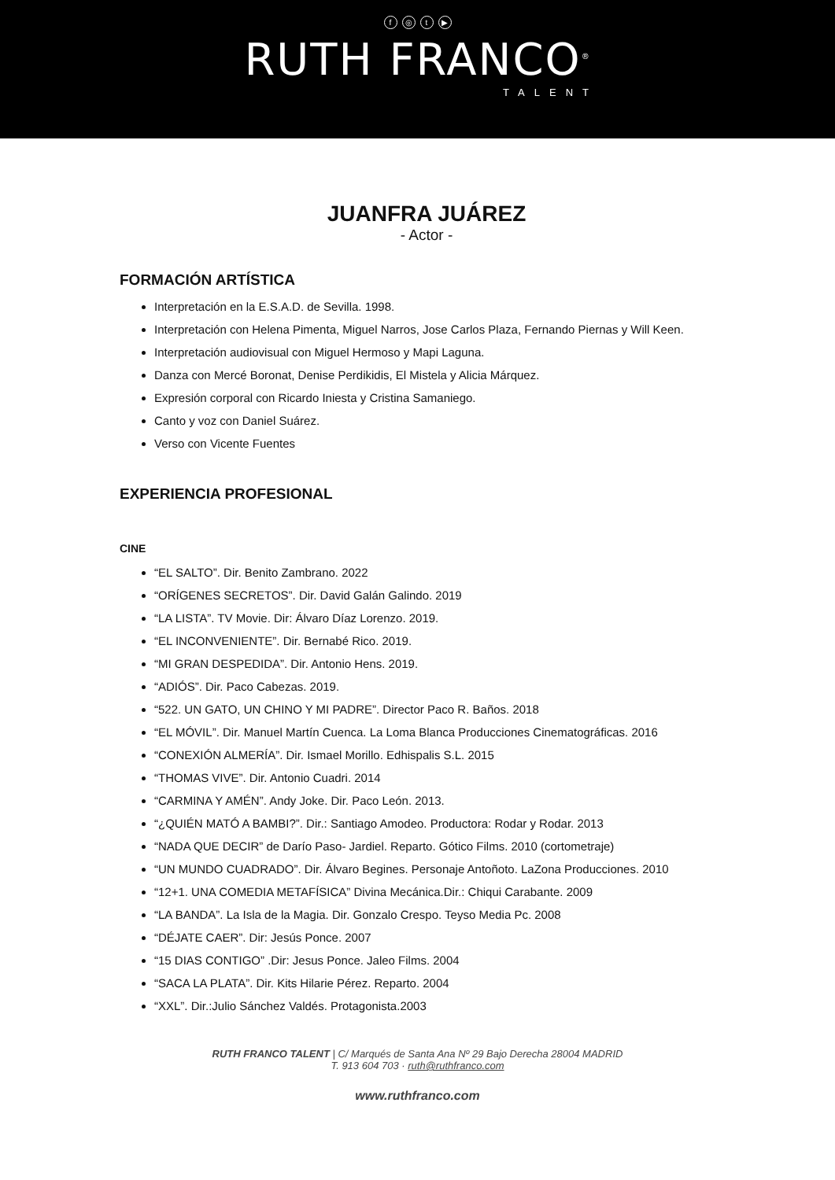f ◎ t ▶
RUTH FRANCO<sup>®</sup>
TALENT
JUANFRA JUÁREZ
- Actor -
FORMACIÓN ARTÍSTICA
Interpretación en la E.S.A.D. de Sevilla. 1998.
Interpretación con Helena Pimenta, Miguel Narros, Jose Carlos Plaza, Fernando Piernas y Will Keen.
Interpretación audiovisual con Miguel Hermoso y Mapi Laguna.
Danza con Mercé Boronat, Denise Perdikidis, El Mistela y Alicia Márquez.
Expresión corporal con Ricardo Iniesta y Cristina Samaniego.
Canto y voz con Daniel Suárez.
Verso con Vicente Fuentes
EXPERIENCIA PROFESIONAL
CINE
“EL SALTO”. Dir. Benito Zambrano. 2022
“ORÍGENES SECRETOS”. Dir. David Galán Galindo. 2019
“LA LISTA”. TV Movie. Dir: Álvaro Díaz Lorenzo. 2019.
“EL INCONVENIENTE”. Dir. Bernabé Rico. 2019.
“MI GRAN DESPEDIDA”. Dir. Antonio Hens. 2019.
“ADIÓS”. Dir. Paco Cabezas. 2019.
“522. UN GATO, UN CHINO Y MI PADRE”. Director Paco R. Baños. 2018
“EL MÓVIL”. Dir. Manuel Martín Cuenca. La Loma Blanca Producciones Cinematográficas. 2016
“CONEXIÓN ALMERÍA”. Dir. Ismael Morillo. Edhispalis S.L. 2015
“THOMAS VIVE”. Dir. Antonio Cuadri. 2014
“CARMINA Y AMÉN”. Andy Joke. Dir. Paco León. 2013.
“¿QUIÉN MATÓ A BAMBI?”. Dir.: Santiago Amodeo. Productora: Rodar y Rodar. 2013
“NADA QUE DECIR” de Darío Paso- Jardiel. Reparto. Gótico Films. 2010 (cortometraje)
“UN MUNDO CUADRADO”. Dir. Álvaro Begines. Personaje Antoñoto. LaZona Producciones. 2010
“12+1. UNA COMEDIA METAFÍSICA” Divina Mecánica.Dir.: Chiqui Carabante. 2009
“LA BANDA”. La Isla de la Magia. Dir. Gonzalo Crespo. Teyso Media Pc. 2008
“DÉJATE CAER”. Dir: Jesús Ponce. 2007
“15 DIAS CONTIGO” .Dir: Jesus Ponce. Jaleo Films. 2004
“SACA LA PLATA”. Dir. Kits Hilarie Pérez. Reparto. 2004
“XXL”. Dir.:Julio Sánchez Valdés. Protagonista.2003
RUTH FRANCO TALENT | C/ Marqués de Santa Ana Nº 29 Bajo Derecha 28004 MADRID
T. 913 604 703 · ruth@ruthfranco.com
www.ruthfranco.com